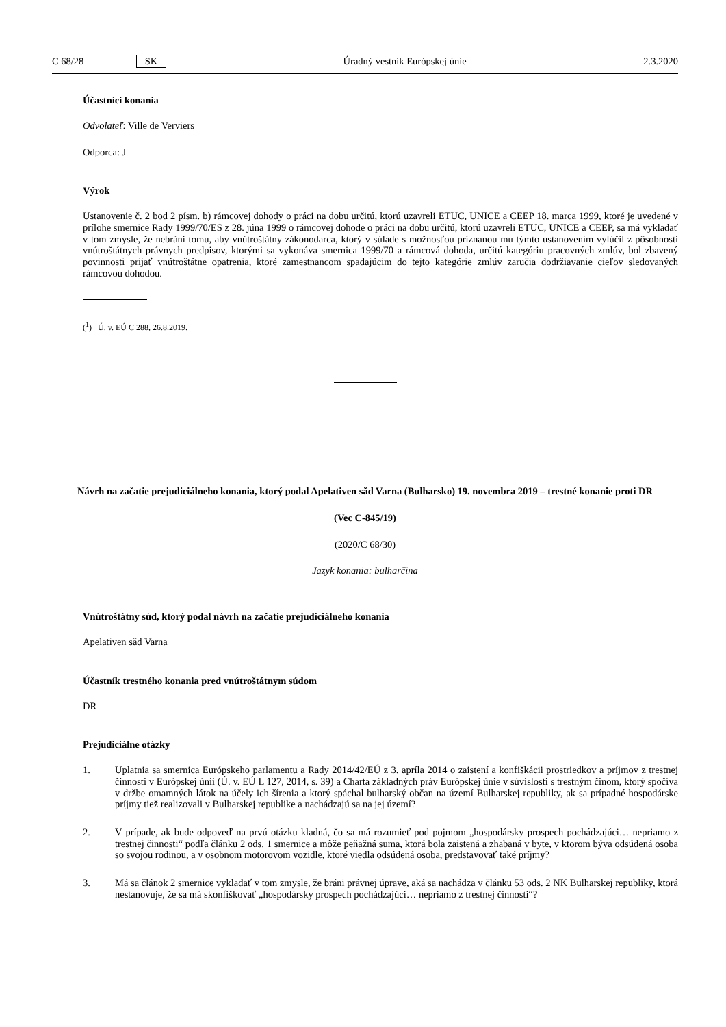C 68/28 SK Úradný vestník Európskej únie 2.3.2020
Účastníci konania
Odvolateľ: Ville de Verviers
Odporca: J
Výrok
Ustanovenie č. 2 bod 2 písm. b) rámcovej dohody o práci na dobu určitú, ktorú uzavreli ETUC, UNICE a CEEP 18. marca 1999, ktoré je uvedené v prílohe smernice Rady 1999/70/ES z 28. júna 1999 o rámcovej dohode o práci na dobu určitú, ktorú uzavreli ETUC, UNICE a CEEP, sa má vykladať v tom zmysle, že nebráni tomu, aby vnútroštátny zákonodarca, ktorý v súlade s možnosťou priznanou mu týmto ustanovením vylúčil z pôsobnosti vnútroštátnych právnych predpisov, ktorými sa vykonáva smernica 1999/70 a rámcová dohoda, určitú kategóriu pracovných zmlúv, bol zbavený povinnosti prijať vnútroštátne opatrenia, ktoré zamestnancom spadajúcim do tejto kategórie zmlúv zaručia dodržiavanie cieľov sledovaných rámcovou dohodou.
(<sup>1</sup>) Ú. v. EÚ C 288, 26.8.2019.
Návrh na začatie prejudiciálneho konania, ktorý podal Apelativen săd Varna (Bulharsko) 19. novembra 2019 – trestné konanie proti DR
(Vec C-845/19)
(2020/C 68/30)
Jazyk konania: bulharčina
Vnútroštátny súd, ktorý podal návrh na začatie prejudiciálneho konania
Apelativen săd Varna
Účastník trestného konania pred vnútroštátnym súdom
DR
Prejudiciálne otázky
1. Uplatnia sa smernica Európskeho parlamentu a Rady 2014/42/EÚ z 3. apríla 2014 o zaistení a konfiškácii prostriedkov a príjmov z trestnej činnosti v Európskej únii (Ú. v. EÚ L 127, 2014, s. 39) a Charta základných práv Európskej únie v súvislosti s trestným činom, ktorý spočíva v držbe omamných látok na účely ich šírenia a ktorý spáchal bulharský občan na území Bulharskej republiky, ak sa prípadné hospodárske príjmy tiež realizovali v Bulharskej republike a nachádzajú sa na jej území?
2. V prípade, ak bude odpoveď na prvú otázku kladná, čo sa má rozumieť pod pojmom „hospodársky prospech pochádzajúci… nepriamo z trestnej činnosti“ podľa článku 2 ods. 1 smernice a môže peňažná suma, ktorá bola zaistená a zhabaná v byte, v ktorom býva odsúdená osoba so svojou rodinou, a v osobnom motorovom vozidle, ktoré viedla odsúdená osoba, predstavovať také príjmy?
3. Má sa článok 2 smernice vykladať v tom zmysle, že bráni právnej úprave, aká sa nachádza v článku 53 ods. 2 NK Bulharskej republiky, ktorá nestanovuje, že sa má skonfiškovať „hospodársky prospech pochádzajúci… nepriamo z trestnej činnosti“?